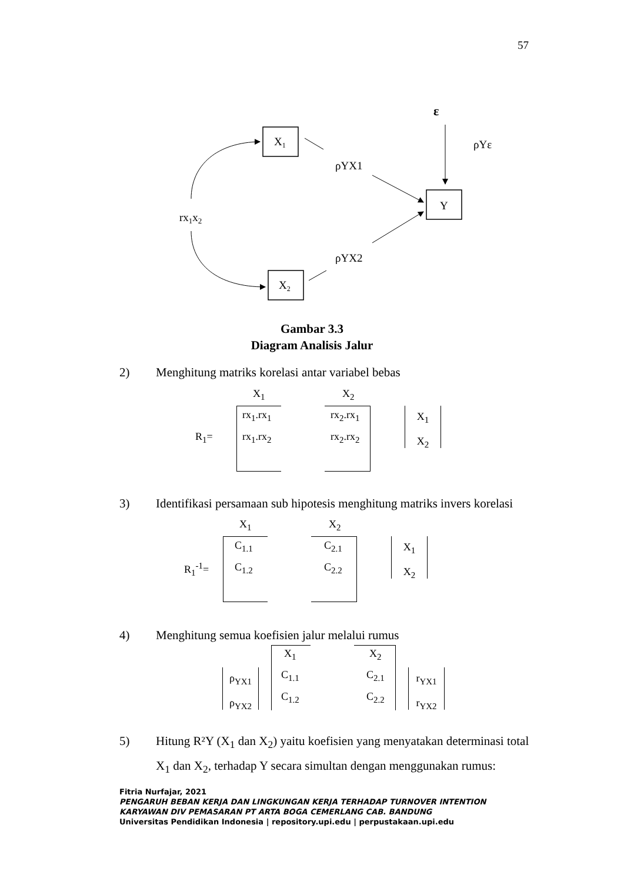57
X1
X2
Y
ε
ρYε
ρYX1
ρYX2
rx1x2
Gambar 3.3
Diagram Analisis Jalur
2) Menghitung matriks korelasi antar variabel bebas
X<sub>1</sub> X<sub>2</sub>
rx<sub>1</sub>.rx<sub>1</sub> rx<sub>2</sub>.rx<sub>1</sub>
R<sub>1</sub>= rx<sub>1</sub>.rx<sub>2</sub> rx<sub>2</sub>.rx<sub>2</sub>
X<sub>1</sub>
X<sub>2</sub>
3) Identifikasi persamaan sub hipotesis menghitung matriks invers korelasi
X<sub>1</sub> X<sub>2</sub>
C<sub>1.1</sub> C<sub>2.1</sub>
R<sub>1</sub><sup>-1</sup>= C<sub>1.2</sub> C<sub>2.2</sub>
X<sub>1</sub>
X<sub>2</sub>
4) Menghitung semua koefisien jalur melalui rumus
ρ<sub>YX1</sub>
ρ<sub>YX2</sub>
X<sub>1</sub> X<sub>2</sub>
C<sub>1.1</sub> C<sub>2.1</sub>
C<sub>1.2</sub> C<sub>2.2</sub>
r<sub>YX1</sub>
r<sub>YX2</sub>
5) Hitung R²Y (X<sub>1</sub> dan X<sub>2</sub>) yaitu koefisien yang menyatakan determinasi total
X<sub>1</sub> dan X<sub>2</sub>, terhadap Y secara simultan dengan menggunakan rumus:
Fitria Nurfajar, 2021
PENGARUH BEBAN KERJA DAN LINGKUNGAN KERJA TERHADAP TURNOVER INTENTION
KARYAWAN DIV PEMASARAN PT ARTA BOGA CEMERLANG CAB. BANDUNG
Universitas Pendidikan Indonesia | repository.upi.edu | perpustakaan.upi.edu